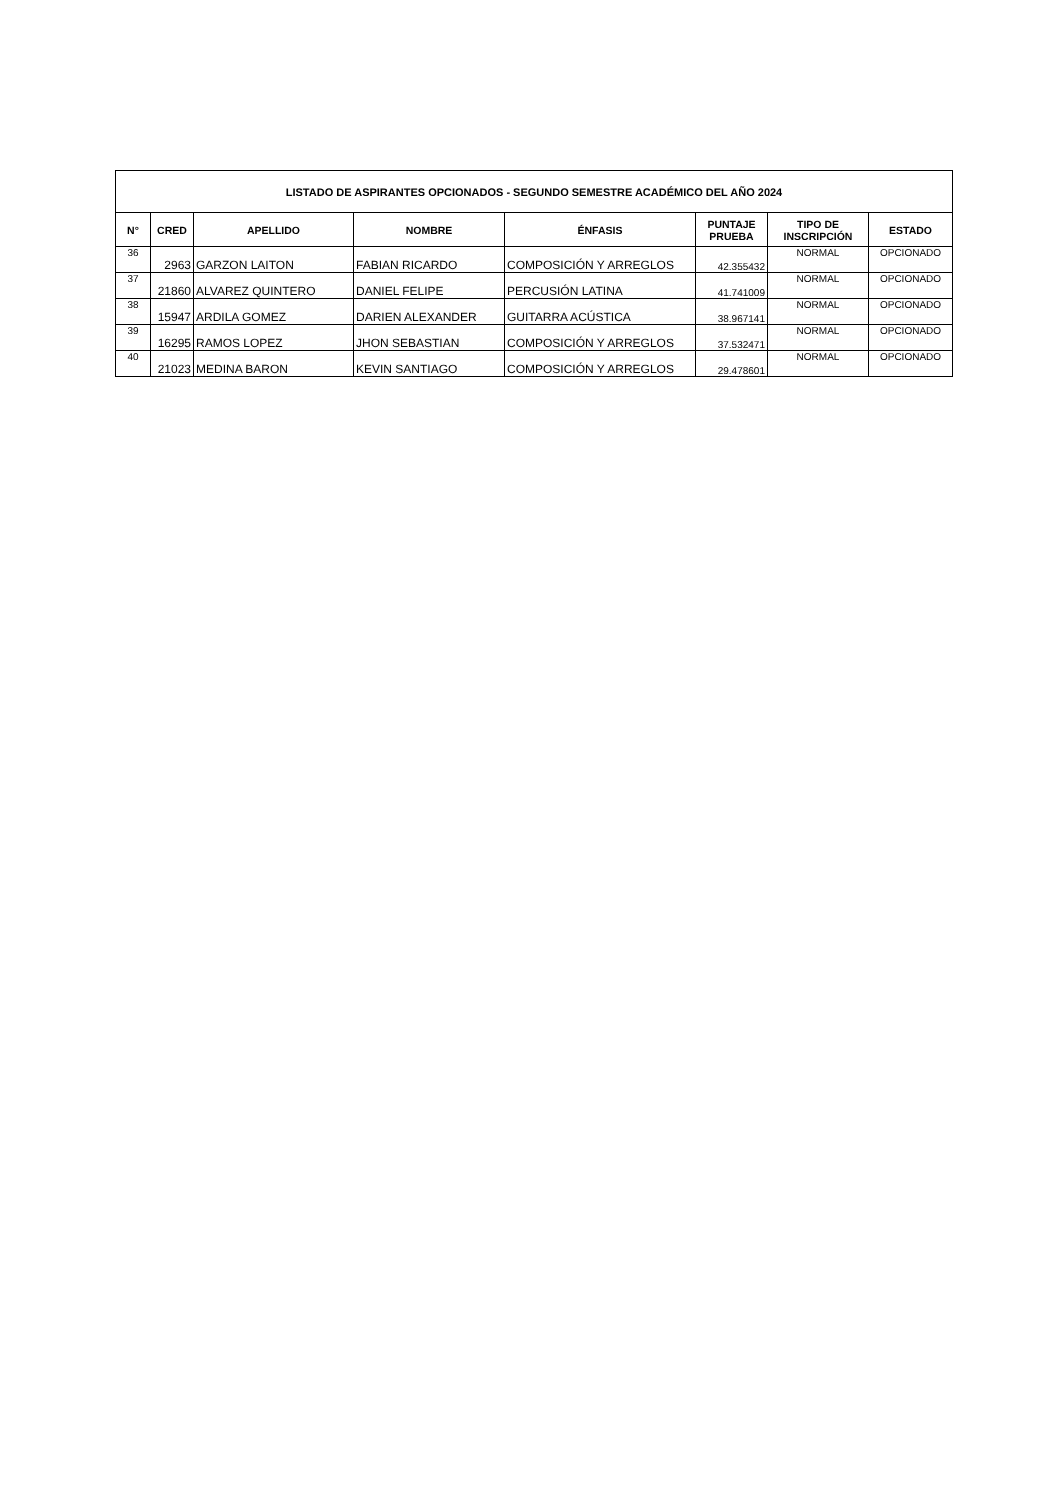| LISTADO DE ASPIRANTES OPCIONADOS - SEGUNDO SEMESTRE ACADÉMICO DEL AÑO 2024 | | | | | | | |
| --- | --- | --- | --- | --- | --- | --- | --- |
| N° | CRED | APELLIDO | NOMBRE | ÉNFASIS | PUNTAJE PRUEBA | TIPO DE INSCRIPCIÓN | ESTADO |
| 36 | 2963 | GARZON LAITON | FABIAN RICARDO | COMPOSICIÓN Y ARREGLOS | 42.355432 | NORMAL | OPCIONADO |
| 37 | 21860 | ALVAREZ QUINTERO | DANIEL FELIPE | PERCUSIÓN LATINA | 41.741009 | NORMAL | OPCIONADO |
| 38 | 15947 | ARDILA GOMEZ | DARIEN ALEXANDER | GUITARRA ACÚSTICA | 38.967141 | NORMAL | OPCIONADO |
| 39 | 16295 | RAMOS LOPEZ | JHON SEBASTIAN | COMPOSICIÓN Y ARREGLOS | 37.532471 | NORMAL | OPCIONADO |
| 40 | 21023 | MEDINA BARON | KEVIN SANTIAGO | COMPOSICIÓN Y ARREGLOS | 29.478601 | NORMAL | OPCIONADO |